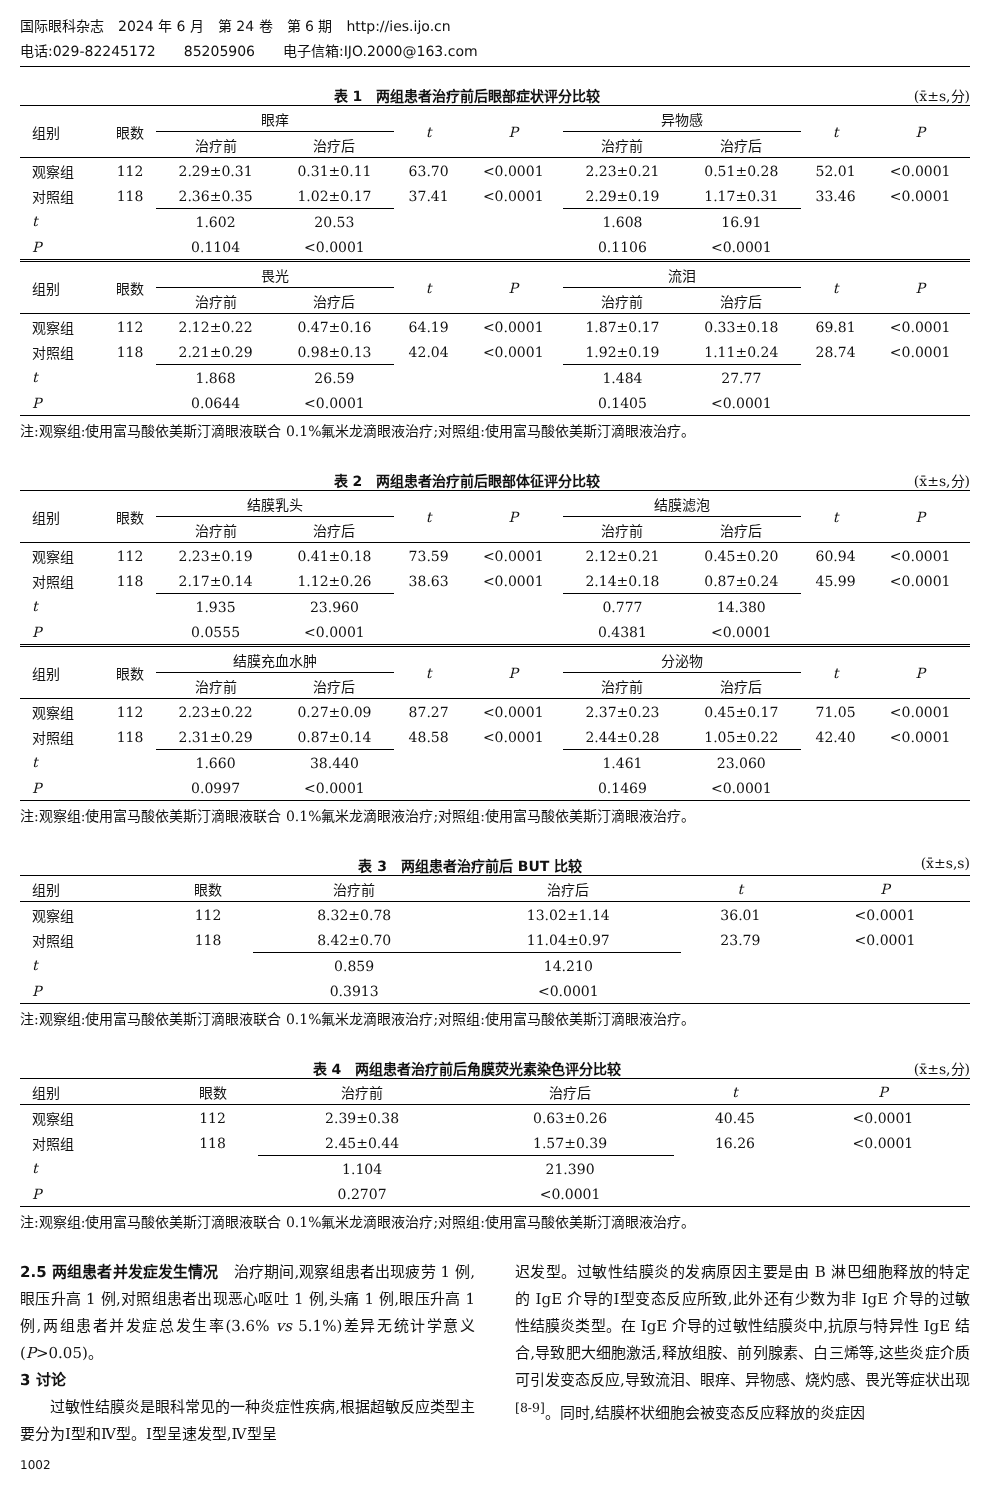国际眼科杂志　2024 年 6 月　第 24 卷　第 6 期　http://ies.ijo.cn
电话:029-82245172　　85205906　　电子信箱:IJO.2000@163.com
表 1　两组患者治疗前后眼部症状评分比较 (x̄±s,分)
| 组别 | 眼数 | 眼痒 | | t | P | 异物感 | | t | P |
| --- | --- | --- | --- | --- | --- | --- | --- | --- | --- |
| | | 治疗前 | 治疗后 | | | 治疗前 | 治疗后 | | |
| 观察组 | 112 | 2.29±0.31 | 0.31±0.11 | 63.70 | <0.0001 | 2.23±0.21 | 0.51±0.28 | 52.01 | <0.0001 |
| 对照组 | 118 | 2.36±0.35 | 1.02±0.17 | 37.41 | <0.0001 | 2.29±0.19 | 1.17±0.31 | 33.46 | <0.0001 |
| t | | 1.602 | 20.53 | | | 1.608 | 16.91 | | |
| P | | 0.1104 | <0.0001 | | | 0.1106 | <0.0001 | | |
| 组别 | 眼数 | 畏光 | | t | P | 流泪 | | t | P |
| | | 治疗前 | 治疗后 | | | 治疗前 | 治疗后 | | |
| 观察组 | 112 | 2.12±0.22 | 0.47±0.16 | 64.19 | <0.0001 | 1.87±0.17 | 0.33±0.18 | 69.81 | <0.0001 |
| 对照组 | 118 | 2.21±0.29 | 0.98±0.13 | 42.04 | <0.0001 | 1.92±0.19 | 1.11±0.24 | 28.74 | <0.0001 |
| t | | 1.868 | 26.59 | | | 1.484 | 27.77 | | |
| P | | 0.0644 | <0.0001 | | | 0.1405 | <0.0001 | | |
注:观察组:使用富马酸依美斯汀滴眼液联合 0.1%氟米龙滴眼液治疗;对照组:使用富马酸依美斯汀滴眼液治疗。
表 2　两组患者治疗前后眼部体征评分比较 (x̄±s,分)
| 组别 | 眼数 | 结膜乳头 | | t | P | 结膜滤泡 | | t | P |
| --- | --- | --- | --- | --- | --- | --- | --- | --- | --- |
| | | 治疗前 | 治疗后 | | | 治疗前 | 治疗后 | | |
| 观察组 | 112 | 2.23±0.19 | 0.41±0.18 | 73.59 | <0.0001 | 2.12±0.21 | 0.45±0.20 | 60.94 | <0.0001 |
| 对照组 | 118 | 2.17±0.14 | 1.12±0.26 | 38.63 | <0.0001 | 2.14±0.18 | 0.87±0.24 | 45.99 | <0.0001 |
| t | | 1.935 | 23.960 | | | 0.777 | 14.380 | | |
| P | | 0.0555 | <0.0001 | | | 0.4381 | <0.0001 | | |
| 组别 | 眼数 | 结膜充血水肿 | | t | P | 分泌物 | | t | P |
| | | 治疗前 | 治疗后 | | | 治疗前 | 治疗后 | | |
| 观察组 | 112 | 2.23±0.22 | 0.27±0.09 | 87.27 | <0.0001 | 2.37±0.23 | 0.45±0.17 | 71.05 | <0.0001 |
| 对照组 | 118 | 2.31±0.29 | 0.87±0.14 | 48.58 | <0.0001 | 2.44±0.28 | 1.05±0.22 | 42.40 | <0.0001 |
| t | | 1.660 | 38.440 | | | 1.461 | 23.060 | | |
| P | | 0.0997 | <0.0001 | | | 0.1469 | <0.0001 | | |
注:观察组:使用富马酸依美斯汀滴眼液联合 0.1%氟米龙滴眼液治疗;对照组:使用富马酸依美斯汀滴眼液治疗。
表 3　两组患者治疗前后 BUT 比较 (x̄±s,s)
| 组别 | 眼数 | 治疗前 | 治疗后 | t | P |
| --- | --- | --- | --- | --- | --- |
| 观察组 | 112 | 8.32±0.78 | 13.02±1.14 | 36.01 | <0.0001 |
| 对照组 | 118 | 8.42±0.70 | 11.04±0.97 | 23.79 | <0.0001 |
| t | | 0.859 | 14.210 | | |
| P | | 0.3913 | <0.0001 | | |
注:观察组:使用富马酸依美斯汀滴眼液联合 0.1%氟米龙滴眼液治疗;对照组:使用富马酸依美斯汀滴眼液治疗。
表 4　两组患者治疗前后角膜荧光素染色评分比较 (x̄±s,分)
| 组别 | 眼数 | 治疗前 | 治疗后 | t | P |
| --- | --- | --- | --- | --- | --- |
| 观察组 | 112 | 2.39±0.38 | 0.63±0.26 | 40.45 | <0.0001 |
| 对照组 | 118 | 2.45±0.44 | 1.57±0.39 | 16.26 | <0.0001 |
| t | | 1.104 | 21.390 | | |
| P | | 0.2707 | <0.0001 | | |
注:观察组:使用富马酸依美斯汀滴眼液联合 0.1%氟米龙滴眼液治疗;对照组:使用富马酸依美斯汀滴眼液治疗。
2.5 两组患者并发症发生情况　治疗期间,观察组患者出现疲劳 1 例,眼压升高 1 例,对照组患者出现恶心呕吐 1 例,头痛 1 例,眼压升高 1 例,两组患者并发症总发生率(3.6% vs 5.1%)差异无统计学意义(P>0.05)。
3 讨论
　　过敏性结膜炎是眼科常见的一种炎症性疾病,根据超敏反应类型主要分为Ⅰ型和Ⅳ型。Ⅰ型呈速发型,Ⅳ型呈
迟发型。过敏性结膜炎的发病原因主要是由 B 淋巴细胞释放的特定的 IgE 介导的Ⅰ型变态反应所致,此外还有少数为非 IgE 介导的过敏性结膜炎类型。在 IgE 介导的过敏性结膜炎中,抗原与特异性 IgE 结合,导致肥大细胞激活,释放组胺、前列腺素、白三烯等,这些炎症介质可引发变态反应,导致流泪、眼痒、异物感、烧灼感、畏光等症状出现<sup>[8-9]</sup>。同时,结膜杯状细胞会被变态反应释放的炎症因
1002